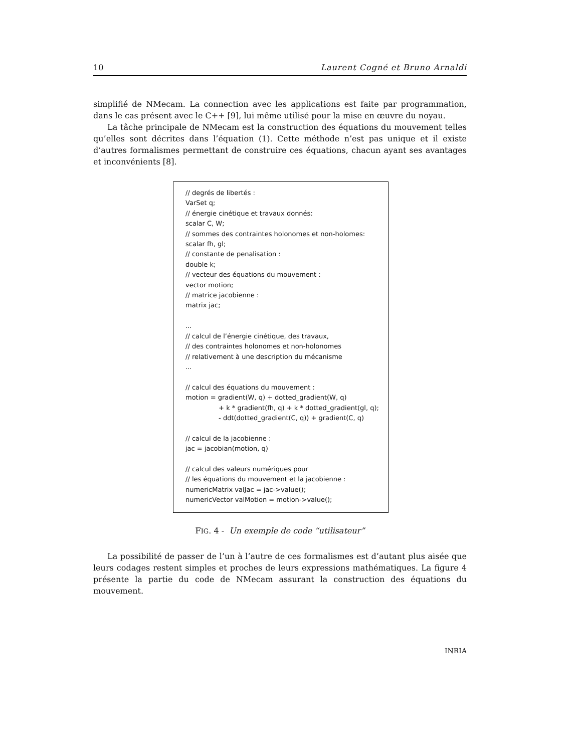10 Laurent Cogné et Bruno Arnaldi
simplifié de NMecam. La connection avec les applications est faite par programmation, dans le cas présent avec le C++ [9], lui même utilisé pour la mise en œuvre du noyau.
La tâche principale de NMecam est la construction des équations du mouvement telles qu’elles sont décrites dans l’équation (1). Cette méthode n’est pas unique et il existe d’autres formalismes permettant de construire ces équations, chacun ayant ses avantages et inconvénients [8].
// degrés de libertés :
VarSet q;
// énergie cinétique et travaux donnés:
scalar C, W;
// sommes des contraintes holonomes et non-holomes:
scalar fh, gl;
// constante de penalisation :
double k;
// vecteur des équations du mouvement :
vector motion;
// matrice jacobienne :
matrix jac;
...
// calcul de l’énergie cinétique, des travaux,
// des contraintes holonomes et non-holonomes
// relativement à une description du mécanisme
...
// calcul des équations du mouvement :
motion = gradient(W, q) + dotted_gradient(W, q)
+ k * gradient(fh, q) + k * dotted_gradient(gl, q);
- ddt(dotted_gradient(C, q)) + gradient(C, q)
// calcul de la jacobienne :
jac = jacobian(motion, q)
// calcul des valeurs numériques pour
// les équations du mouvement et la jacobienne :
numericMatrix valJac = jac->value();
numericVector valMotion = motion->value();
FIG. 4 - Un exemple de code “utilisateur”
La possibilité de passer de l’un à l’autre de ces formalismes est d’autant plus aisée que leurs codages restent simples et proches de leurs expressions mathématiques. La figure 4 présente la partie du code de NMecam assurant la construction des équations du mouvement.
INRIA